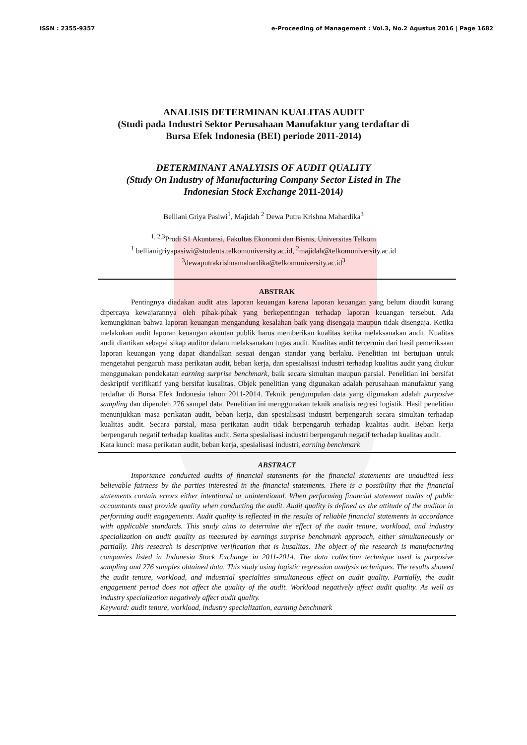ISSN : 2355-9357 e-Proceeding of Management : Vol.3, No.2 Agustus 2016 | Page 1682
ANALISIS DETERMINAN KUALITAS AUDIT
(Studi pada Industri Sektor Perusahaan Manufaktur yang terdaftar di
Bursa Efek Indonesia (BEI) periode 2011-2014)
DETERMINANT ANALYISIS OF AUDIT QUALITY
(Study On Industry of Manufacturing Company Sector Listed in The
Indonesian Stock Exchange 2011-2014)
Belliani Griya Pasiwi<sup>1</sup>, Majidah <sup>2</sup> Dewa Putra Krishna Mahardika<sup>3</sup>
<sup>1, 2,3</sup>Prodi S1 Akuntansi, Fakultas Ekonomi dan Bisnis, Universitas Telkom
<sup>1</sup> bellianigriyapasiwi@students.telkomuniversity.ac.id, <sup>2</sup>majidah@telkomuniversity.ac.id
<sup>3</sup> dewaputrakrishnamahardika@telkomuniversity.ac.id<sup>3</sup>
ABSTRAK
Pentingnya diadakan audit atas laporan keuangan karena laporan keuangan yang belum diaudit kurang dipercaya kewajarannya oleh pihak-pihak yang berkepentingan terhadap laporan keuangan tersebut. Ada kemungkinan bahwa laporan keuangan mengandung kesalahan baik yang disengaja maupun tidak disengaja. Ketika melakukan audit laporan keuangan akuntan publik harus memberikan kualitas ketika melaksanakan audit. Kualitas audit diartikan sebagai sikap auditor dalam melaksanakan tugas audit. Kualitas audit tercermin dari hasil pemeriksaan laporan keuangan yang dapat diandalkan sesuai dengan standar yang berlaku. Penelitian ini bertujuan untuk mengetahui pengaruh masa perikatan audit, beban kerja, dan spesialisasi industri terhadap kualitas audit yang diukur menggunakan pendekatan earning surprise benchmark, baik secara simultan maupun parsial. Penelitian ini bersifat deskriptif verifikatif yang bersifat kusalitas. Objek penelitian yang digunakan adalah perusahaan manufaktur yang terdaftar di Bursa Efek Indonesia tahun 2011-2014. Teknik pengumpulan data yang digunakan adalah purposive sampling dan diperoleh 276 sampel data. Penelitian ini menggunakan teknik analisis regresi logistik. Hasil penelitian menunjukkan masa perikatan audit, beban kerja, dan spesialisasi industri berpengaruh secara simultan terhadap kualitas audit. Secara parsial, masa perikatan audit tidak berpengaruh terhadap kualitas audit. Beban kerja berpengaruh negatif terhadap kualitas audit. Serta spesialisasi industri berpengaruh negatif terhadap kualitas audit.
Kata kunci: masa perikatan audit, beban kerja, spesialisasi industri, earning benchmark
ABSTRACT
Importance conducted audits of financial statements for the financial statements are unaudited less believable fairness by the parties interested in the financial statements. There is a possibility that the financial statements contain errors either intentional or unintentional. When performing financial statement audits of public accountants must provide quality when conducting the audit. Audit quality is defined as the attitude of the auditor in performing audit engagements. Audit quality is reflected in the results of reliable financial statements in accordance with applicable standards. This study aims to determine the effect of the audit tenure, workload, and industry specialization on audit quality as measured by earnings surprise benchmark approach, either simultaneously or partially. This research is descriptive verification that is kusalitas. The object of the research is manufacturing companies listed in Indonesia Stock Exchange in 2011-2014. The data collection technique used is purposive sampling and 276 samples obtained data. This study using logistic regression analysis techniques. The results showed the audit tenure, workload, and industrial specialties simultaneous effect on audit quality. Partially, the audit engagement period does not affect the quality of the audit. Workload negatively affect audit quality. As well as industry specialization negatively affect audit quality.
Keyword: audit tenure, workload, industry specialization, earning benchmark